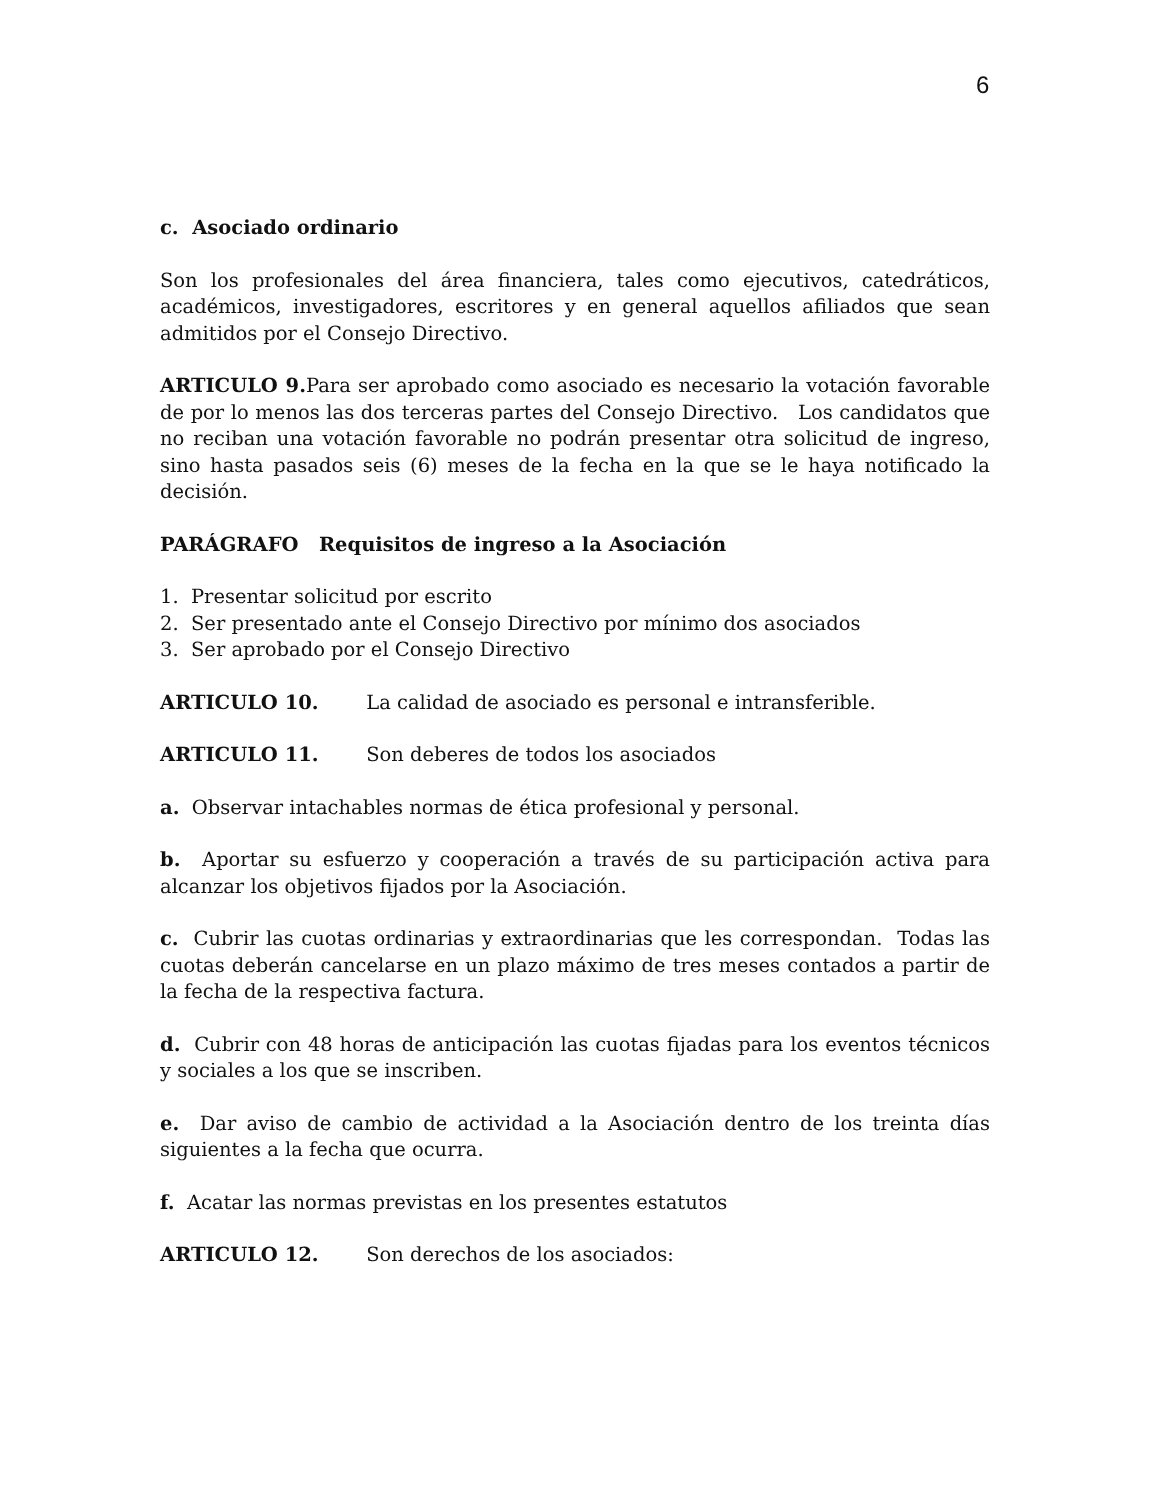6
c. Asociado ordinario
Son los profesionales del área financiera, tales como ejecutivos, catedráticos, académicos, investigadores, escritores y en general aquellos afiliados que sean admitidos por el Consejo Directivo.
ARTICULO 9. Para ser aprobado como asociado es necesario la votación favorable de por lo menos las dos terceras partes del Consejo Directivo. Los candidatos que no reciban una votación favorable no podrán presentar otra solicitud de ingreso, sino hasta pasados seis (6) meses de la fecha en la que se le haya notificado la decisión.
PARÁGRAFO Requisitos de ingreso a la Asociación
1. Presentar solicitud por escrito
2. Ser presentado ante el Consejo Directivo por mínimo dos asociados
3. Ser aprobado por el Consejo Directivo
ARTICULO 10. La calidad de asociado es personal e intransferible.
ARTICULO 11. Son deberes de todos los asociados
a. Observar intachables normas de ética profesional y personal.
b. Aportar su esfuerzo y cooperación a través de su participación activa para alcanzar los objetivos fijados por la Asociación.
c. Cubrir las cuotas ordinarias y extraordinarias que les correspondan. Todas las cuotas deberán cancelarse en un plazo máximo de tres meses contados a partir de la fecha de la respectiva factura.
d. Cubrir con 48 horas de anticipación las cuotas fijadas para los eventos técnicos y sociales a los que se inscriben.
e. Dar aviso de cambio de actividad a la Asociación dentro de los treinta días siguientes a la fecha que ocurra.
f. Acatar las normas previstas en los presentes estatutos
ARTICULO 12. Son derechos de los asociados: